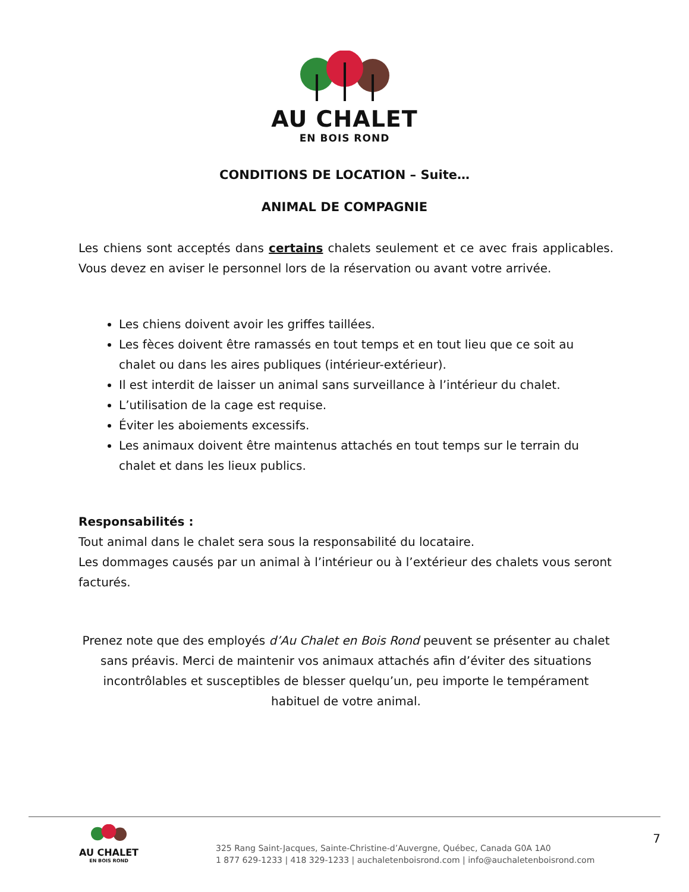AU CHALET
EN BOIS ROND
CONDITIONS DE LOCATION – Suite…
ANIMAL DE COMPAGNIE
Les chiens sont acceptés dans certains chalets seulement et ce avec frais applicables. Vous devez en aviser le personnel lors de la réservation ou avant votre arrivée.
Les chiens doivent avoir les griffes taillées.
Les fèces doivent être ramassés en tout temps et en tout lieu que ce soit au chalet ou dans les aires publiques (intérieur-extérieur).
Il est interdit de laisser un animal sans surveillance à l’intérieur du chalet.
L’utilisation de la cage est requise.
Éviter les aboiements excessifs.
Les animaux doivent être maintenus attachés en tout temps sur le terrain du chalet et dans les lieux publics.
Responsabilités :
Tout animal dans le chalet sera sous la responsabilité du locataire.
Les dommages causés par un animal à l’intérieur ou à l’extérieur des chalets vous seront facturés.
Prenez note que des employés d’Au Chalet en Bois Rond peuvent se présenter au chalet sans préavis. Merci de maintenir vos animaux attachés afin d’éviter des situations incontrôlables et susceptibles de blesser quelqu’un, peu importe le tempérament habituel de votre animal.
AU CHALET
EN BOIS ROND
325 Rang Saint-Jacques, Sainte-Christine-d’Auvergne, Québec, Canada G0A 1A0
1 877 629-1233 | 418 329-1233 | auchaletenboisrond.com | info@auchaletenboisrond.com
7